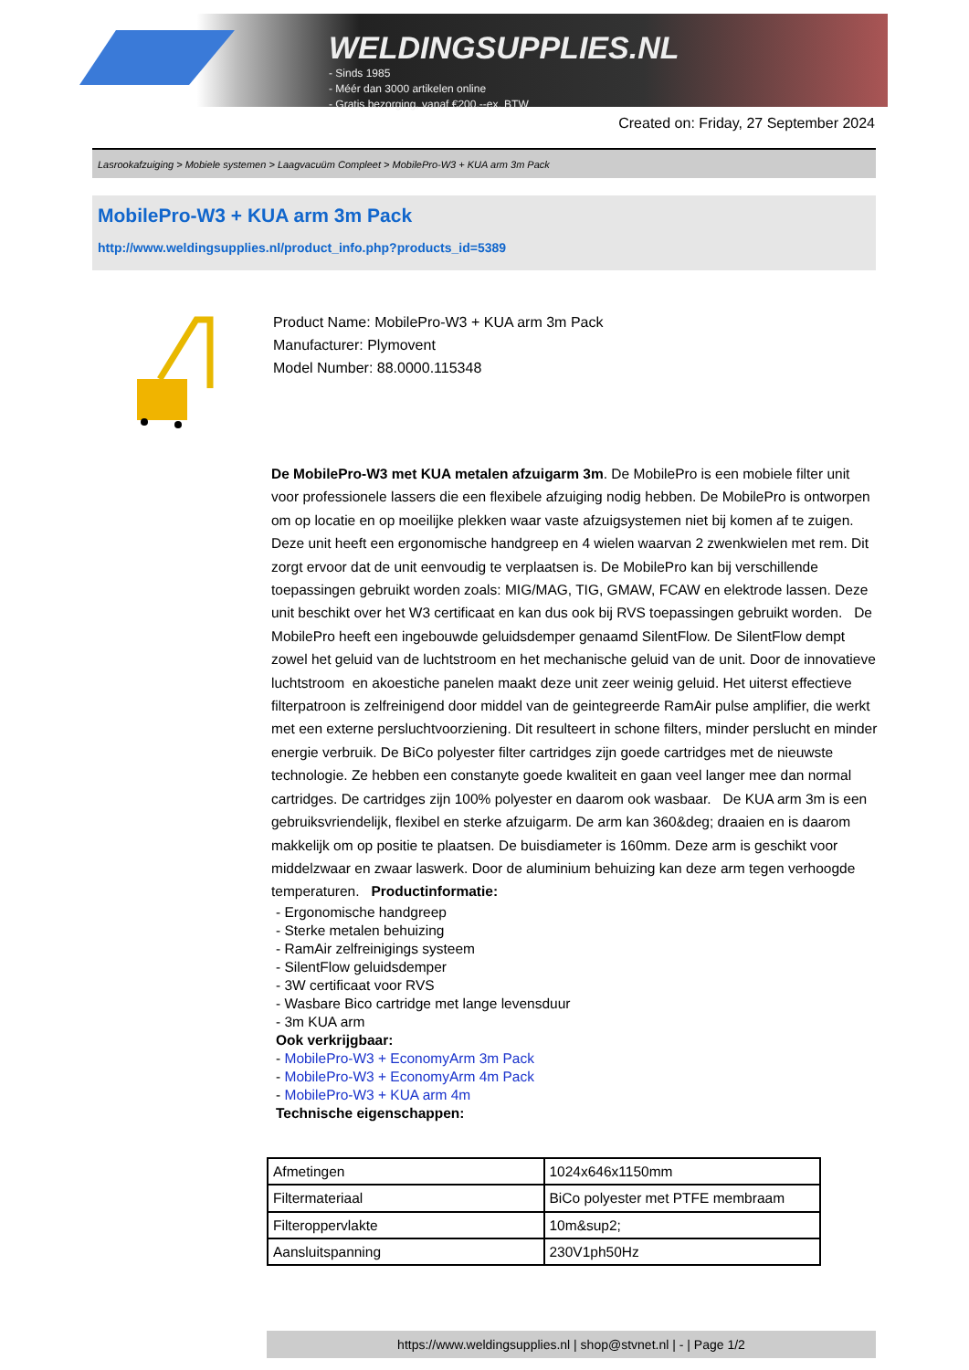WELDINGSUPPLIES.NL
- Sinds 1985
- Méér dan 3000 artikelen online
- Gratis bezorging, vanaf €200,--ex. BTW
Created on: Friday, 27 September 2024
Lasrookafzuiging > Mobiele systemen > Laagvacuüm Compleet > MobilePro-W3 + KUA arm 3m Pack
MobilePro-W3 + KUA arm 3m Pack
http://www.weldingsupplies.nl/product_info.php?products_id=5389
Product Name: MobilePro-W3 + KUA arm 3m Pack
Manufacturer: Plymovent
Model Number: 88.0000.115348
De MobilePro-W3 met KUA metalen afzuigarm 3m. De MobilePro is een mobiele filter unit voor professionele lassers die een flexibele afzuiging nodig hebben. De MobilePro is ontworpen om op locatie en op moeilijke plekken waar vaste afzuigsystemen niet bij komen af te zuigen. Deze unit heeft een ergonomische handgreep en 4 wielen waarvan 2 zwenkwielen met rem. Dit zorgt ervoor dat de unit eenvoudig te verplaatsen is. De MobilePro kan bij verschillende toepassingen gebruikt worden zoals: MIG/MAG, TIG, GMAW, FCAW en elektrode lassen. Deze unit beschikt over het W3 certificaat en kan dus ook bij RVS toepassingen gebruikt worden. De MobilePro heeft een ingebouwde geluidsdemper genaamd SilentFlow. De SilentFlow dempt zowel het geluid van de luchtstroom en het mechanische geluid van de unit. Door de innovatieve luchtstroom en akoestiche panelen maakt deze unit zeer weinig geluid. Het uiterst effectieve filterpatroon is zelfreinigend door middel van de geintegreerde RamAir pulse amplifier, die werkt met een externe persluchtvoorziening. Dit resulteert in schone filters, minder perslucht en minder energie verbruik. De BiCo polyester filter cartridges zijn goede cartridges met de nieuwste technologie. Ze hebben een constanyte goede kwaliteit en gaan veel langer mee dan normal cartridges. De cartridges zijn 100% polyester en daarom ook wasbaar. De KUA arm 3m is een gebruiksvriendelijk, flexibel en sterke afzuigarm. De arm kan 360&deg; draaien en is daarom makkelijk om op positie te plaatsen. De buisdiameter is 160mm. Deze arm is geschikt voor middelzwaar en zwaar laswerk. Door de aluminium behuizing kan deze arm tegen verhoogde temperaturen. Productinformatie:
- Ergonomische handgreep
- Sterke metalen behuizing
- RamAir zelfreinigings systeem
- SilentFlow geluidsdemper
- 3W certificaat voor RVS
- Wasbare Bico cartridge met lange levensduur
- 3m KUA arm
Ook verkrijgbaar:
- MobilePro-W3 + EconomyArm 3m Pack
- MobilePro-W3 + EconomyArm 4m Pack
- MobilePro-W3 + KUA arm 4m
Technische eigenschappen:
| Afmetingen | 1024x646x1150mm |
| Filtermateriaal | BiCo polyester met PTFE membraam |
| Filteroppervlakte | 10m&sup2; |
| Aansluitspanning | 230V1ph50Hz |
https://www.weldingsupplies.nl | shop@stvnet.nl | - | Page 1/2